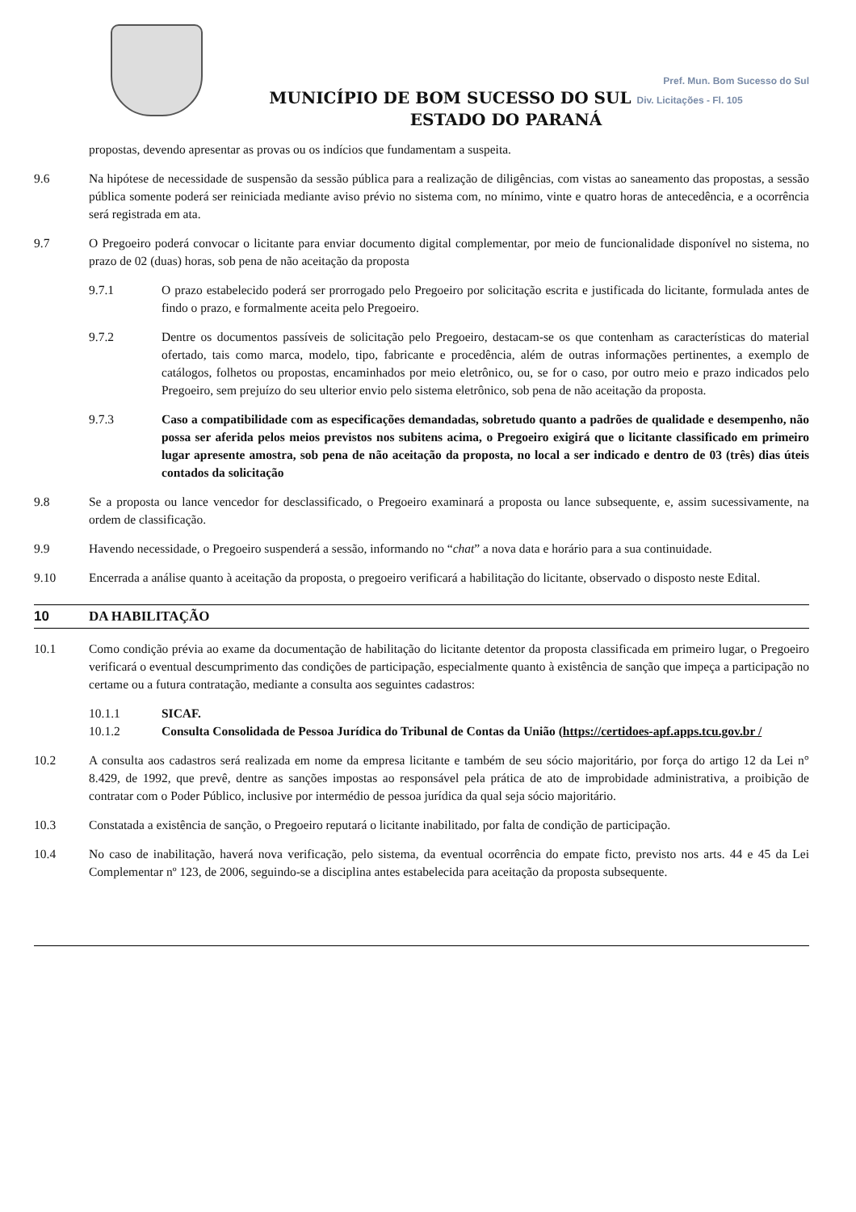Pref. Mun. Bom Sucesso do Sul
MUNICÍPIO DE BOM SUCESSO DO SUL Div. Licitações - Fl. 105
ESTADO DO PARANÁ
propostas, devendo apresentar as provas ou os indícios que fundamentam a suspeita.
9.6 Na hipótese de necessidade de suspensão da sessão pública para a realização de diligências, com vistas ao saneamento das propostas, a sessão pública somente poderá ser reiniciada mediante aviso prévio no sistema com, no mínimo, vinte e quatro horas de antecedência, e a ocorrência será registrada em ata.
9.7 O Pregoeiro poderá convocar o licitante para enviar documento digital complementar, por meio de funcionalidade disponível no sistema, no prazo de 02 (duas) horas, sob pena de não aceitação da proposta
9.7.1 O prazo estabelecido poderá ser prorrogado pelo Pregoeiro por solicitação escrita e justificada do licitante, formulada antes de findo o prazo, e formalmente aceita pelo Pregoeiro.
9.7.2 Dentre os documentos passíveis de solicitação pelo Pregoeiro, destacam-se os que contenham as características do material ofertado, tais como marca, modelo, tipo, fabricante e procedência, além de outras informações pertinentes, a exemplo de catálogos, folhetos ou propostas, encaminhados por meio eletrônico, ou, se for o caso, por outro meio e prazo indicados pelo Pregoeiro, sem prejuízo do seu ulterior envio pelo sistema eletrônico, sob pena de não aceitação da proposta.
9.7.3 Caso a compatibilidade com as especificações demandadas, sobretudo quanto a padrões de qualidade e desempenho, não possa ser aferida pelos meios previstos nos subitens acima, o Pregoeiro exigirá que o licitante classificado em primeiro lugar apresente amostra, sob pena de não aceitação da proposta, no local a ser indicado e dentro de 03 (três) dias úteis contados da solicitação
9.8 Se a proposta ou lance vencedor for desclassificado, o Pregoeiro examinará a proposta ou lance subsequente, e, assim sucessivamente, na ordem de classificação.
9.9 Havendo necessidade, o Pregoeiro suspenderá a sessão, informando no “chat” a nova data e horário para a sua continuidade.
9.10 Encerrada a análise quanto à aceitação da proposta, o pregoeiro verificará a habilitação do licitante, observado o disposto neste Edital.
10 DA HABILITAÇÃO
10.1 Como condição prévia ao exame da documentação de habilitação do licitante detentor da proposta classificada em primeiro lugar, o Pregoeiro verificará o eventual descumprimento das condições de participação, especialmente quanto à existência de sanção que impeça a participação no certame ou a futura contratação, mediante a consulta aos seguintes cadastros:
10.1.1 SICAF.
10.1.2 Consulta Consolidada de Pessoa Jurídica do Tribunal de Contas da União (https://certidoes-apf.apps.tcu.gov.br /
10.2 A consulta aos cadastros será realizada em nome da empresa licitante e também de seu sócio majoritário, por força do artigo 12 da Lei n° 8.429, de 1992, que prevê, dentre as sanções impostas ao responsável pela prática de ato de improbidade administrativa, a proibição de contratar com o Poder Público, inclusive por intermédio de pessoa jurídica da qual seja sócio majoritário.
10.3 Constatada a existência de sanção, o Pregoeiro reputará o licitante inabilitado, por falta de condição de participação.
10.4 No caso de inabilitação, haverá nova verificação, pelo sistema, da eventual ocorrência do empate ficto, previsto nos arts. 44 e 45 da Lei Complementar nº 123, de 2006, seguindo-se a disciplina antes estabelecida para aceitação da proposta subsequente.